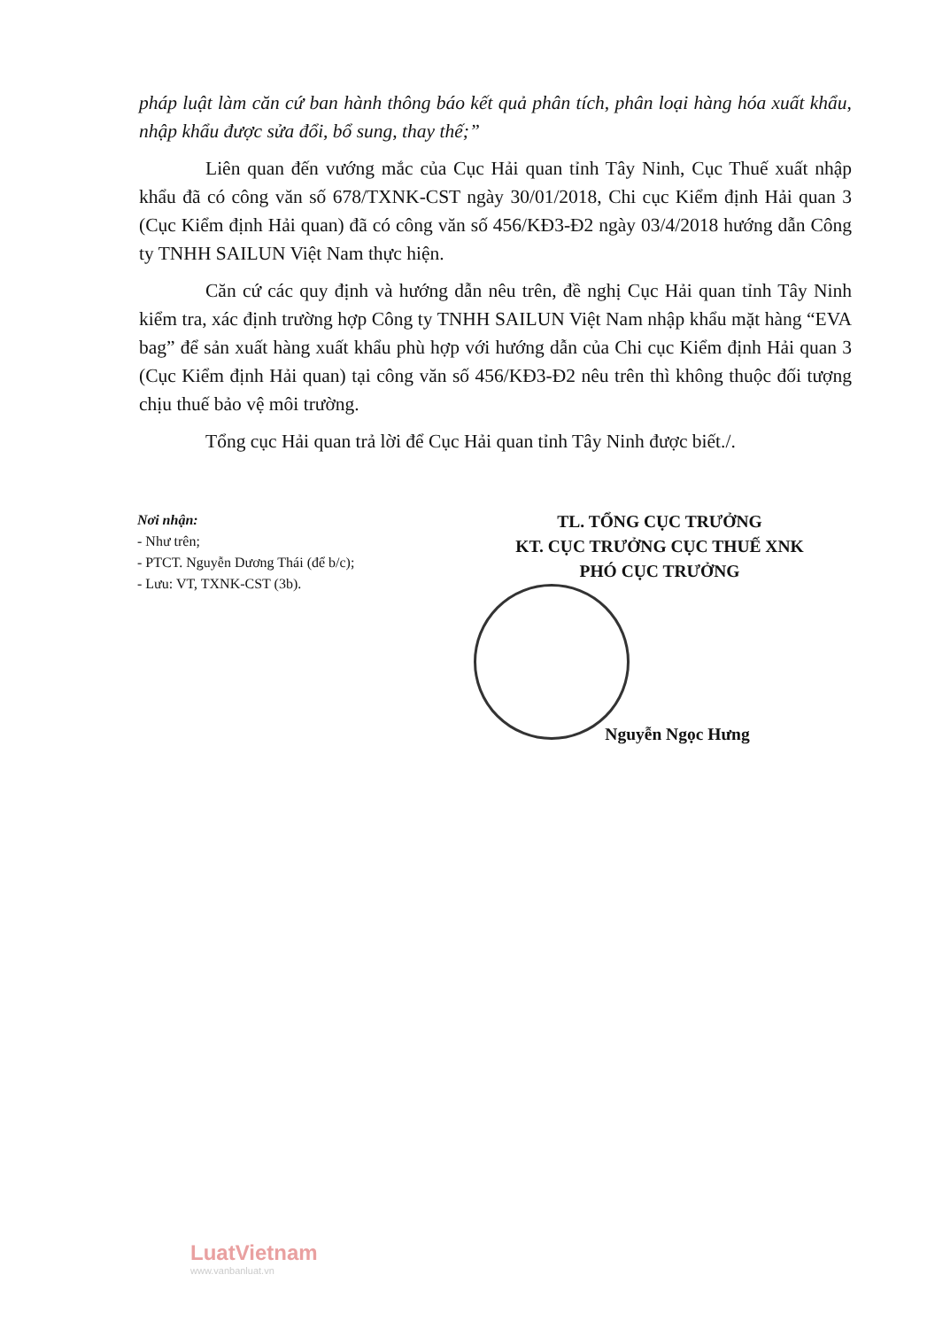pháp luật làm căn cứ ban hành thông báo kết quả phân tích, phân loại hàng hóa xuất khẩu, nhập khẩu được sửa đổi, bổ sung, thay thế;”
Liên quan đến vướng mắc của Cục Hải quan tỉnh Tây Ninh, Cục Thuế xuất nhập khẩu đã có công văn số 678/TXNK-CST ngày 30/01/2018, Chi cục Kiểm định Hải quan 3 (Cục Kiểm định Hải quan) đã có công văn số 456/KĐ3-Đ2 ngày 03/4/2018 hướng dẫn Công ty TNHH SAILUN Việt Nam thực hiện.
Căn cứ các quy định và hướng dẫn nêu trên, đề nghị Cục Hải quan tỉnh Tây Ninh kiểm tra, xác định trường hợp Công ty TNHH SAILUN Việt Nam nhập khẩu mặt hàng “EVA bag” để sản xuất hàng xuất khẩu phù hợp với hướng dẫn của Chi cục Kiểm định Hải quan 3 (Cục Kiểm định Hải quan) tại công văn số 456/KĐ3-Đ2 nêu trên thì không thuộc đối tượng chịu thuế bảo vệ môi trường.
Tổng cục Hải quan trả lời để Cục Hải quan tỉnh Tây Ninh được biết./.
Nơi nhận:
- Như trên;
- PTCT. Nguyễn Dương Thái (để b/c);
- Lưu: VT, TXNK-CST (3b).
TL. TỔNG CỤC TRƯỞNG
KT. CỤC TRƯỞNG CỤC THUẾ XNK
PHÓ CỤC TRƯỞNG
Nguyễn Ngọc Hưng
LuatVietnam
www.vanbanluat.vn